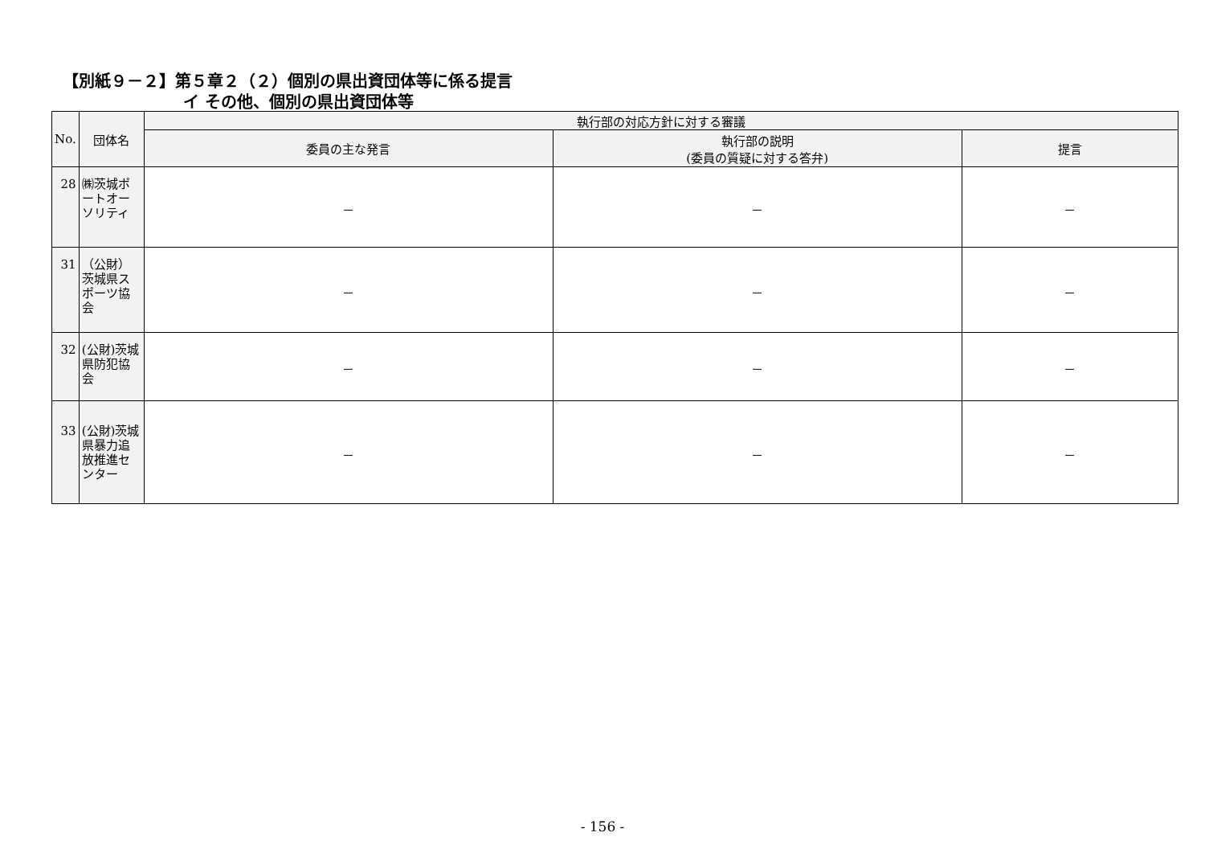【別紙９－２】第５章２（２）個別の県出資団体等に係る提言
イ その他、個別の県出資団体等
| No. | 団体名 | 執行部の対応方針に対する審議 | | |
| --- | --- | --- | --- | --- |
| | | 委員の主な発言 | 執行部の説明 (委員の質疑に対する答弁) | 提言 |
| 28 | ㈱茨城ポートオーソリティ | － | － | － |
| 31 | （公財）茨城県スポーツ協会 | － | － | － |
| 32 | (公財)茨城県防犯協会 | － | － | － |
| 33 | (公財)茨城県暴力追放推進センター | － | － | － |
- 156 -